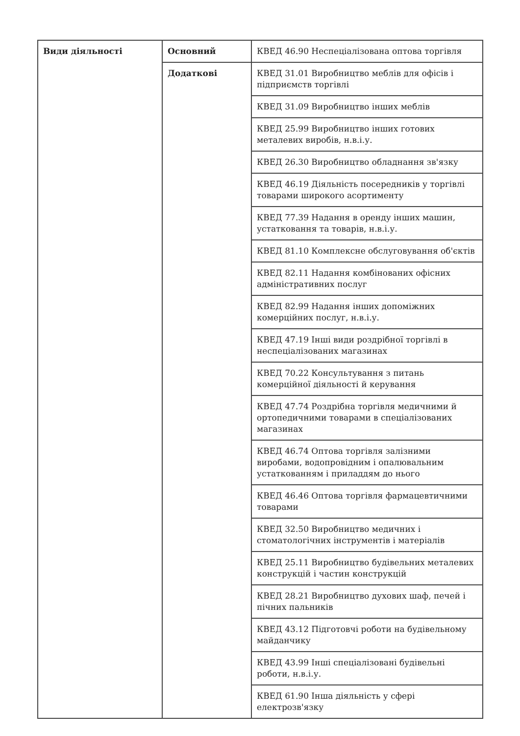| Види діяльності | Основний | КВЕД 46.90 Неспеціалізована оптова торгівля |
| | Додаткові | КВЕД 31.01 Виробництво меблів для офісів і підприємств торгівлі |
| | | КВЕД 31.09 Виробництво інших меблів |
| | | КВЕД 25.99 Виробництво інших готових металевих виробів, н.в.і.у. |
| | | КВЕД 26.30 Виробництво обладнання зв'язку |
| | | КВЕД 46.19 Діяльність посередників у торгівлі товарами широкого асортименту |
| | | КВЕД 77.39 Надання в оренду інших машин, устатковання та товарів, н.в.і.у. |
| | | КВЕД 81.10 Комплексне обслуговування об'єктів |
| | | КВЕД 82.11 Надання комбінованих офісних адміністративних послуг |
| | | КВЕД 82.99 Надання інших допоміжних комерційних послуг, н.в.і.у. |
| | | КВЕД 47.19 Інші види роздрібної торгівлі в неспеціалізованих магазинах |
| | | КВЕД 70.22 Консультування з питань комерційної діяльності й керування |
| | | КВЕД 47.74 Роздрібна торгівля медичними й ортопедичними товарами в спеціалізованих магазинах |
| | | КВЕД 46.74 Оптова торгівля залізними виробами, водопровідним і опалювальним устаткованням і приладдям до нього |
| | | КВЕД 46.46 Оптова торгівля фармацевтичними товарами |
| | | КВЕД 32.50 Виробництво медичних і стоматологічних інструментів і матеріалів |
| | | КВЕД 25.11 Виробництво будівельних металевих конструкцій і частин конструкцій |
| | | КВЕД 28.21 Виробництво духових шаф, печей і пічних пальників |
| | | КВЕД 43.12 Підготовчі роботи на будівельному майданчику |
| | | КВЕД 43.99 Інші спеціалізовані будівельні роботи, н.в.і.у. |
| | | КВЕД 61.90 Інша діяльність у сфері електрозв'язку |